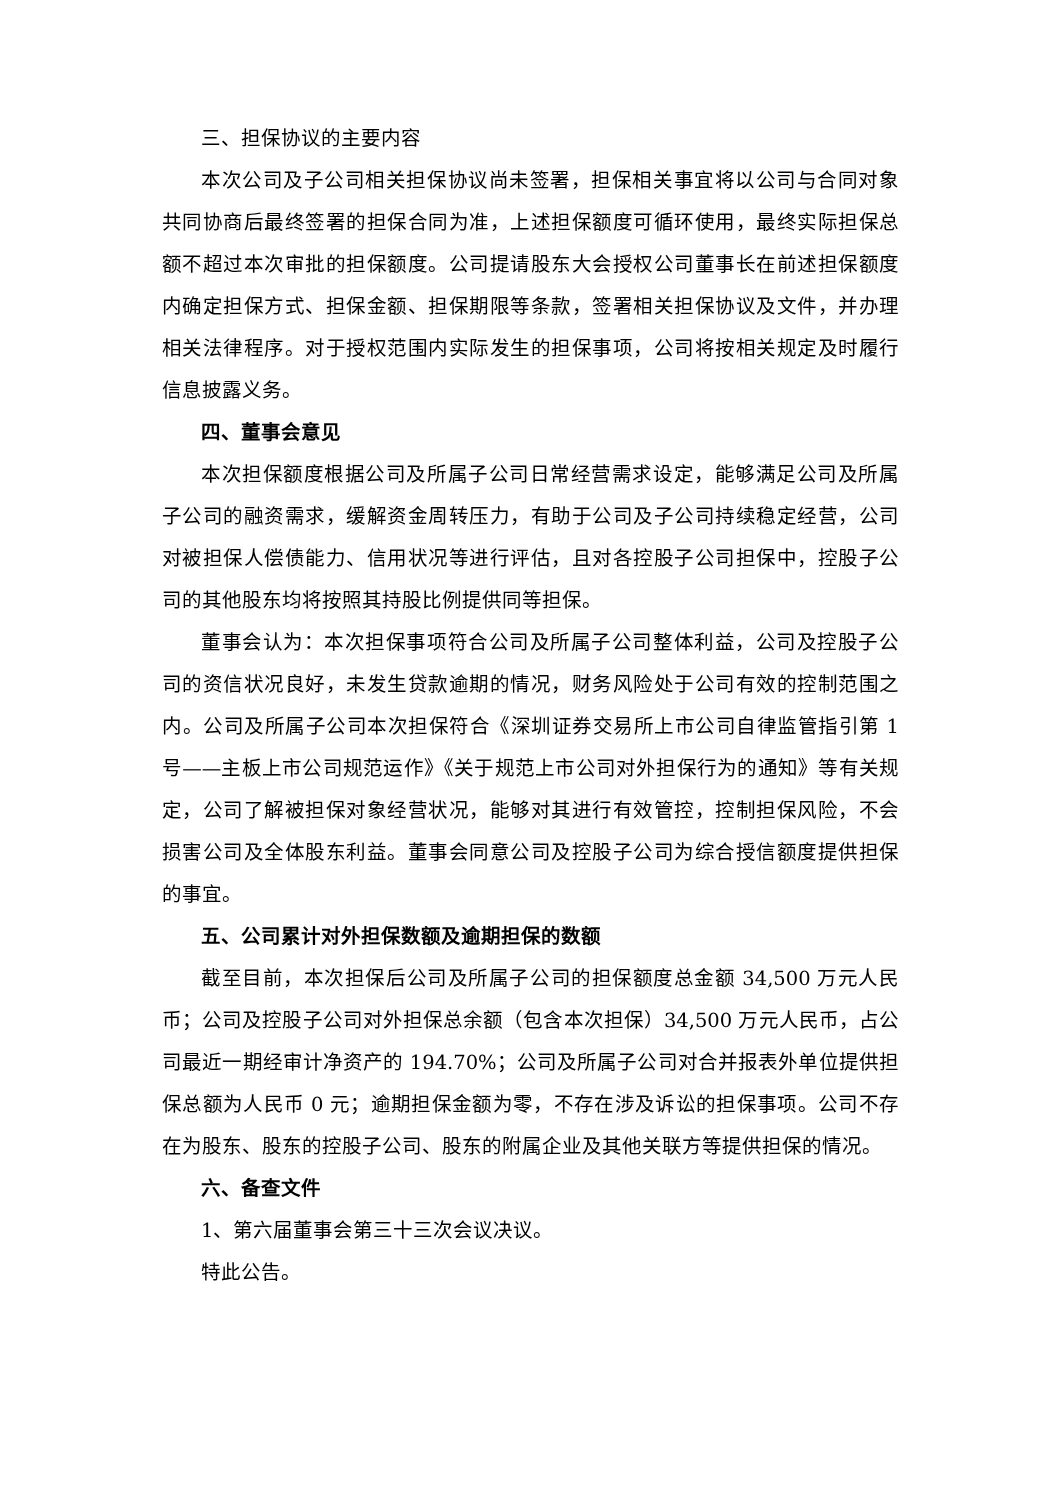三、担保协议的主要内容
本次公司及子公司相关担保协议尚未签署，担保相关事宜将以公司与合同对象共同协商后最终签署的担保合同为准，上述担保额度可循环使用，最终实际担保总额不超过本次审批的担保额度。公司提请股东大会授权公司董事长在前述担保额度内确定担保方式、担保金额、担保期限等条款，签署相关担保协议及文件，并办理相关法律程序。对于授权范围内实际发生的担保事项，公司将按相关规定及时履行信息披露义务。
四、董事会意见
本次担保额度根据公司及所属子公司日常经营需求设定，能够满足公司及所属子公司的融资需求，缓解资金周转压力，有助于公司及子公司持续稳定经营，公司对被担保人偿债能力、信用状况等进行评估，且对各控股子公司担保中，控股子公司的其他股东均将按照其持股比例提供同等担保。
董事会认为：本次担保事项符合公司及所属子公司整体利益，公司及控股子公司的资信状况良好，未发生贷款逾期的情况，财务风险处于公司有效的控制范围之内。公司及所属子公司本次担保符合《深圳证券交易所上市公司自律监管指引第 1 号——主板上市公司规范运作》《关于规范上市公司对外担保行为的通知》等有关规定，公司了解被担保对象经营状况，能够对其进行有效管控，控制担保风险，不会损害公司及全体股东利益。董事会同意公司及控股子公司为综合授信额度提供担保的事宜。
五、公司累计对外担保数额及逾期担保的数额
截至目前，本次担保后公司及所属子公司的担保额度总金额 34,500 万元人民币；公司及控股子公司对外担保总余额（包含本次担保）34,500 万元人民币，占公司最近一期经审计净资产的 194.70%；公司及所属子公司对合并报表外单位提供担保总额为人民币 0 元；逾期担保金额为零，不存在涉及诉讼的担保事项。公司不存在为股东、股东的控股子公司、股东的附属企业及其他关联方等提供担保的情况。
六、备查文件
1、第六届董事会第三十三次会议决议。
特此公告。